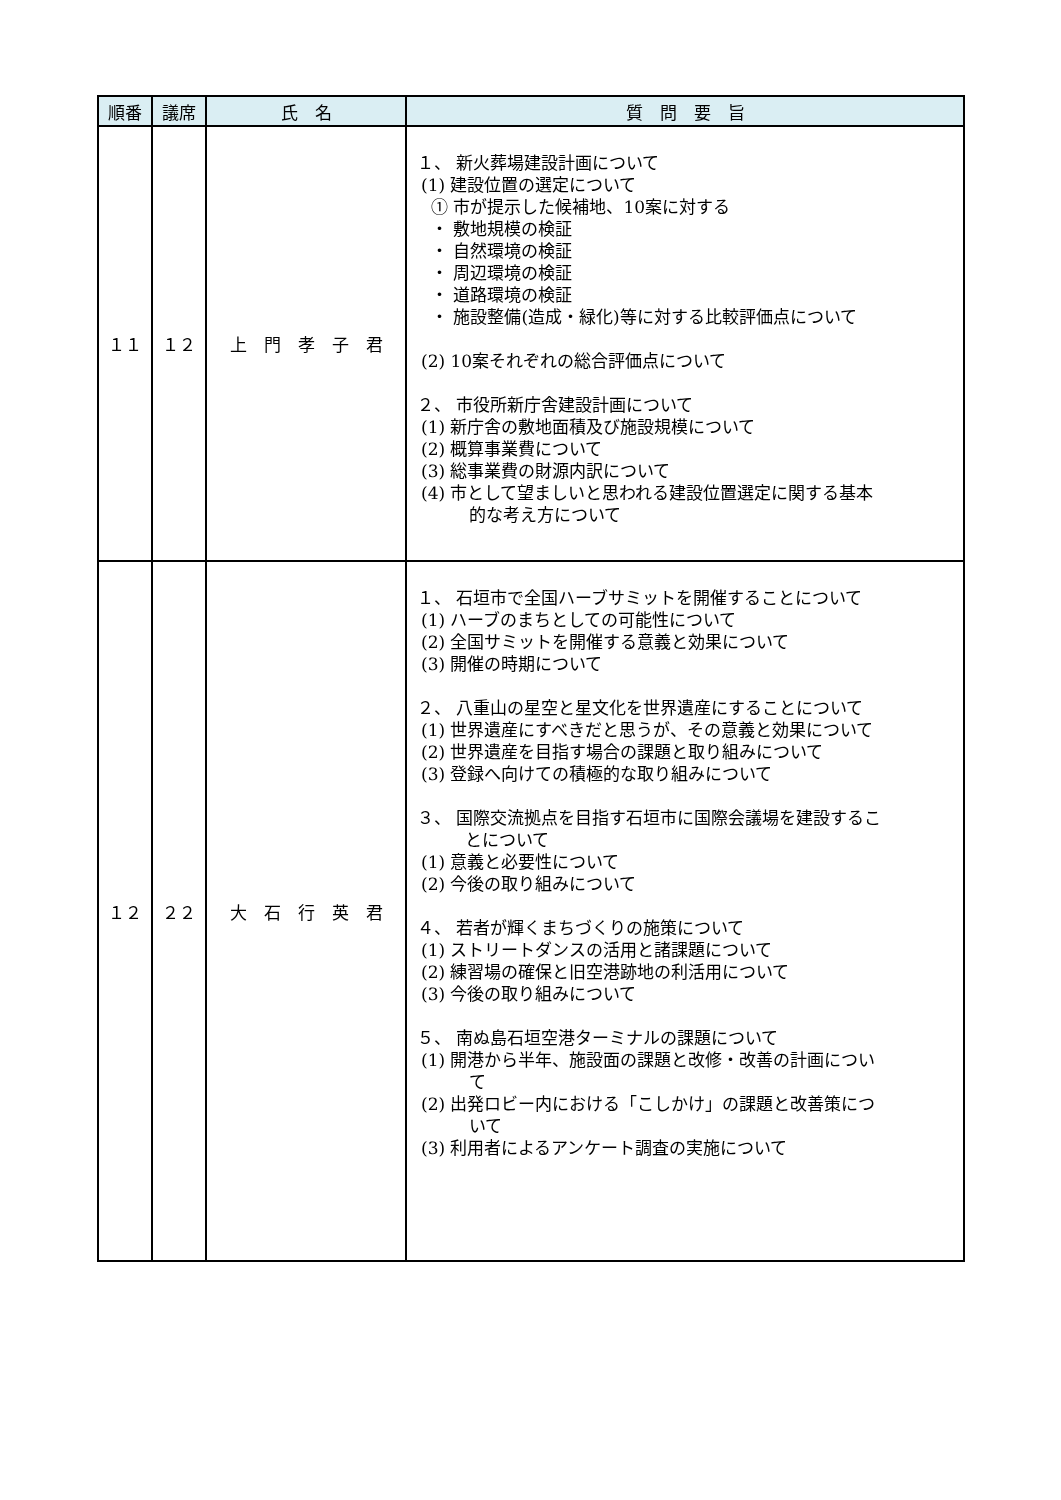| 順番 | 議席 | 氏 名 | 質 問 要 旨 |
| --- | --- | --- | --- |
| １１ | １２ | 上 門 孝 子 君 | １、 新火葬場建設計画について (1) 建設位置の選定について ① 市が提示した候補地、10案に対する ・ 敷地規模の検証 ・ 自然環境の検証 ・ 周辺環境の検証 ・ 道路環境の検証 ・ 施設整備(造成・緑化)等に対する比較評価点について (2) 10案それぞれの総合評価点について ２、 市役所新庁舎建設計画について (1) 新庁舎の敷地面積及び施設規模について (2) 概算事業費について (3) 総事業費の財源内訳について (4) 市として望ましいと思われる建設位置選定に関する基本 的な考え方について |
| １２ | ２２ | 大 石 行 英 君 | １、 石垣市で全国ハーブサミットを開催することについて (1) ハーブのまちとしての可能性について (2) 全国サミットを開催する意義と効果について (3) 開催の時期について ２、 八重山の星空と星文化を世界遺産にすることについて (1) 世界遺産にすべきだと思うが、その意義と効果について (2) 世界遺産を目指す場合の課題と取り組みについて (3) 登録へ向けての積極的な取り組みについて ３、 国際交流拠点を目指す石垣市に国際会議場を建設するこ とについて (1) 意義と必要性について (2) 今後の取り組みについて ４、 若者が輝くまちづくりの施策について (1) ストリートダンスの活用と諸課題について (2) 練習場の確保と旧空港跡地の利活用について (3) 今後の取り組みについて ５、 南ぬ島石垣空港ターミナルの課題について (1) 開港から半年、施設面の課題と改修・改善の計画につい て (2) 出発ロビー内における「こしかけ」の課題と改善策につ いて (3) 利用者によるアンケート調査の実施について |